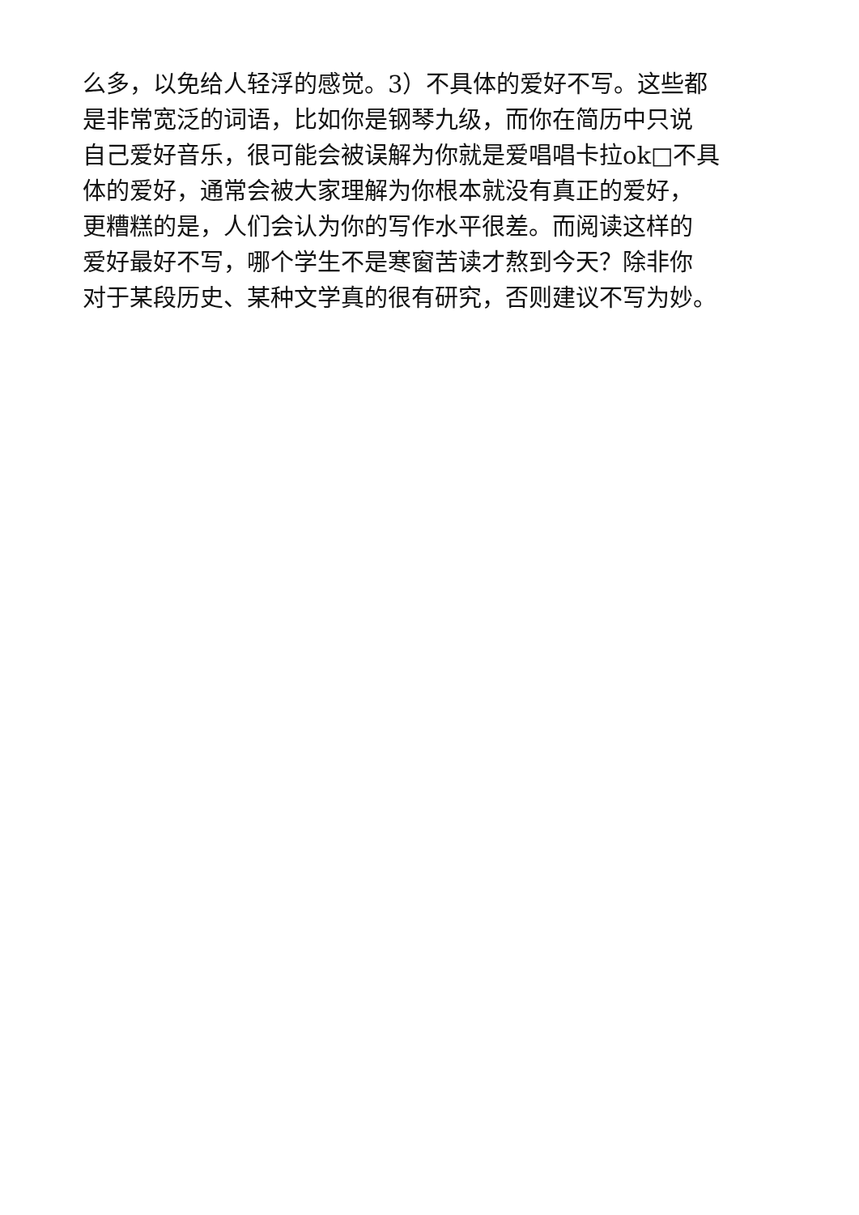么多，以免给人轻浮的感觉。3）不具体的爱好不写。这些都
是非常宽泛的词语，比如你是钢琴九级，而你在简历中只说
自己爱好音乐，很可能会被误解为你就是爱唱唱卡拉ok□不具
体的爱好，通常会被大家理解为你根本就没有真正的爱好，
更糟糕的是，人们会认为你的写作水平很差。而阅读这样的
爱好最好不写，哪个学生不是寒窗苦读才熬到今天？除非你
对于某段历史、某种文学真的很有研究，否则建议不写为妙。